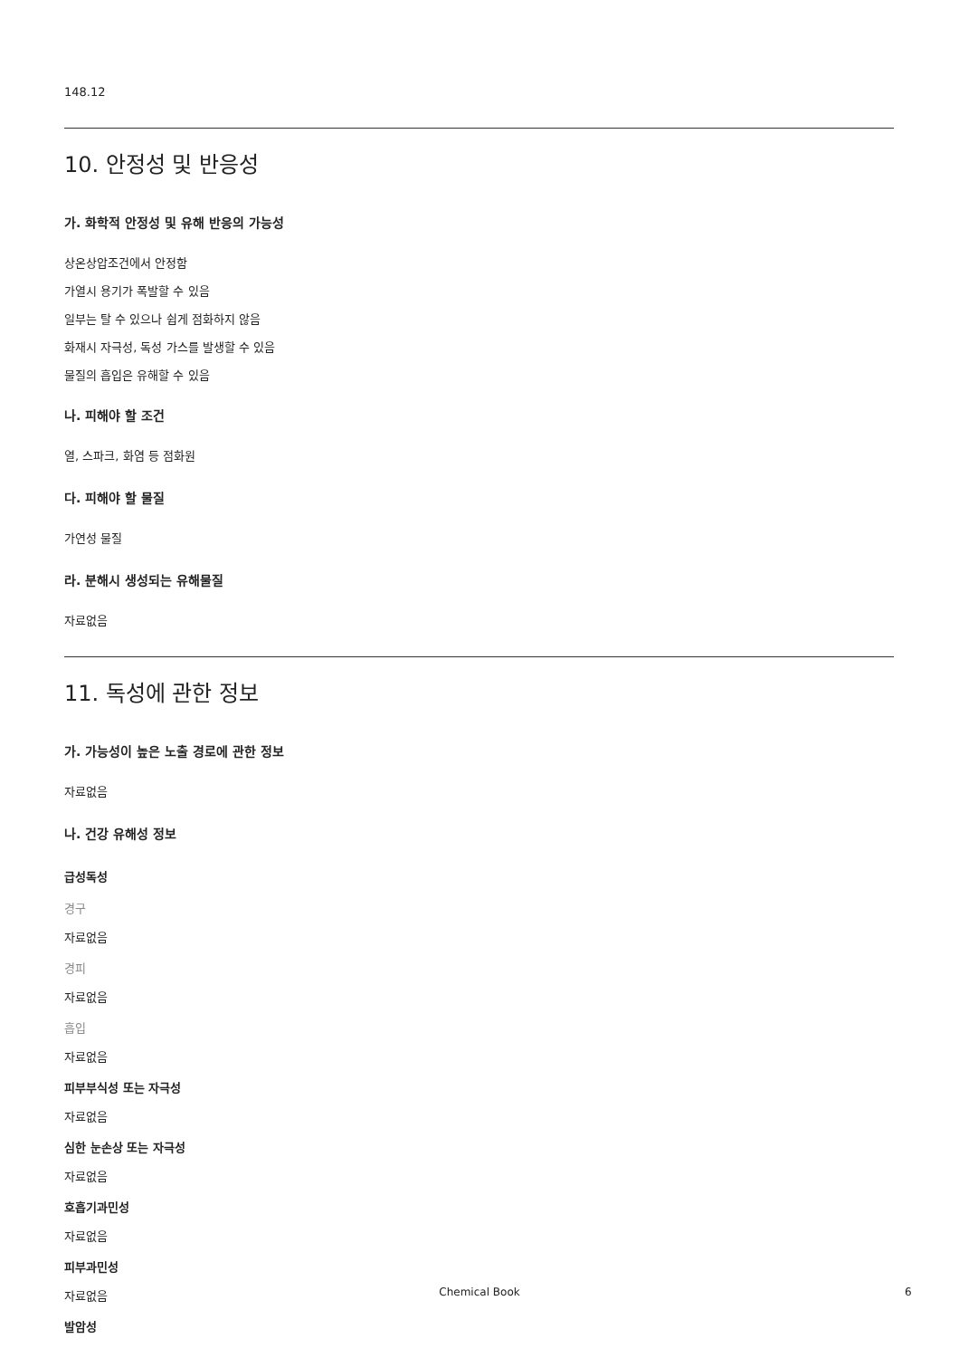148.12
10. 안정성 및 반응성
가. 화학적 안정성 및 유해 반응의 가능성
상온상압조건에서 안정함
가열시 용기가 폭발할 수 있음
일부는 탈 수 있으나 쉽게 점화하지 않음
화재시 자극성, 독성 가스를 발생할 수 있음
물질의 흡입은 유해할 수 있음
나. 피해야 할 조건
열, 스파크, 화염 등 점화원
다. 피해야 할 물질
가연성 물질
라. 분해시 생성되는 유해물질
자료없음
11. 독성에 관한 정보
가. 가능성이 높은 노출 경로에 관한 정보
자료없음
나. 건강 유해성 정보
급성독성
경구
자료없음
경피
자료없음
흡입
자료없음
피부부식성 또는 자극성
자료없음
심한 눈손상 또는 자극성
자료없음
호흡기과민성
자료없음
피부과민성
자료없음
발암성
Chemical Book 6